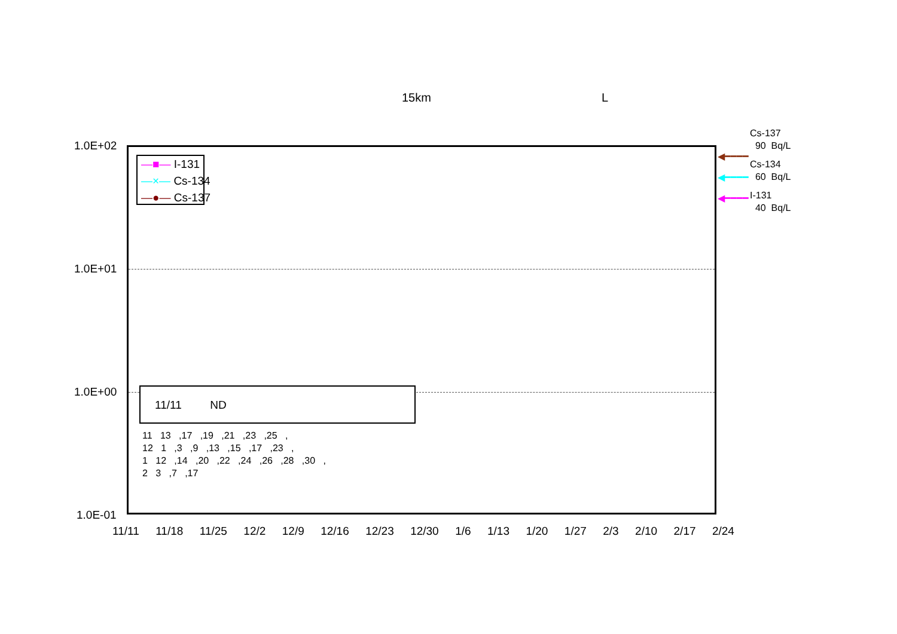15km L
1.0E+02
1.0E+01
1.0E+00
1.0E-01
—■— I-131
—×— Cs-134
—●— Cs-137
11/11 ND
11 13 ,17 ,19 ,21 ,23 ,25 ,
12 1 ,3 ,9 ,13 ,15 ,17 ,23 ,
1 12 ,14 ,20 ,22 ,24 ,26 ,28 ,30 ,
2 3 ,7 ,17
11/11 11/18 11/25 12/2 12/9 12/16 12/23 12/30 1/6 1/13 1/20 1/27 2/3 2/10 2/17 2/24
◀━━━━
◀━━━━
◀━━━━
Cs-137
90 Bq/L
Cs-134
60 Bq/L
I-131
40 Bq/L